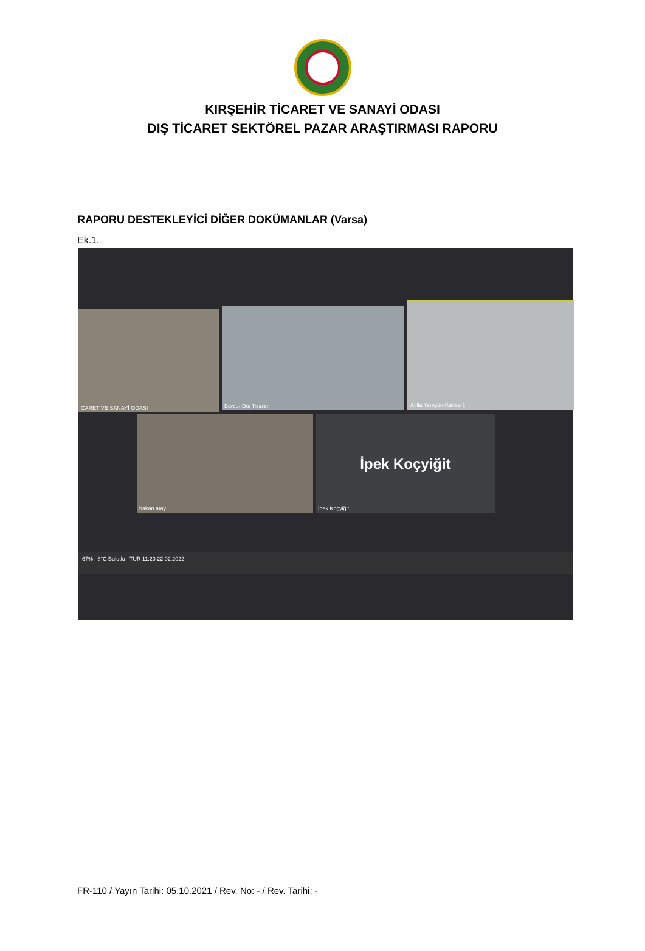KIRŞEHİR TİCARET VE SANAYİ ODASI
DIŞ TİCARET SEKTÖREL PAZAR ARAŞTIRMASI RAPORU
RAPORU DESTEKLEYİCİ DİĞER DOKÜMANLAR (Varsa)
Ek.1.
CARET VE SANAYİ ODASI Burcu- Dış Ticaret
Atilla Yenigün-Kahire 1
hakan atay
İpek Koçyiğit
İpek Koçyiğit
67% 8°C Bulutlu TUR 11:20 22.02.2022
FR-110 / Yayın Tarihi: 05.10.2021 / Rev. No: - / Rev. Tarihi: -